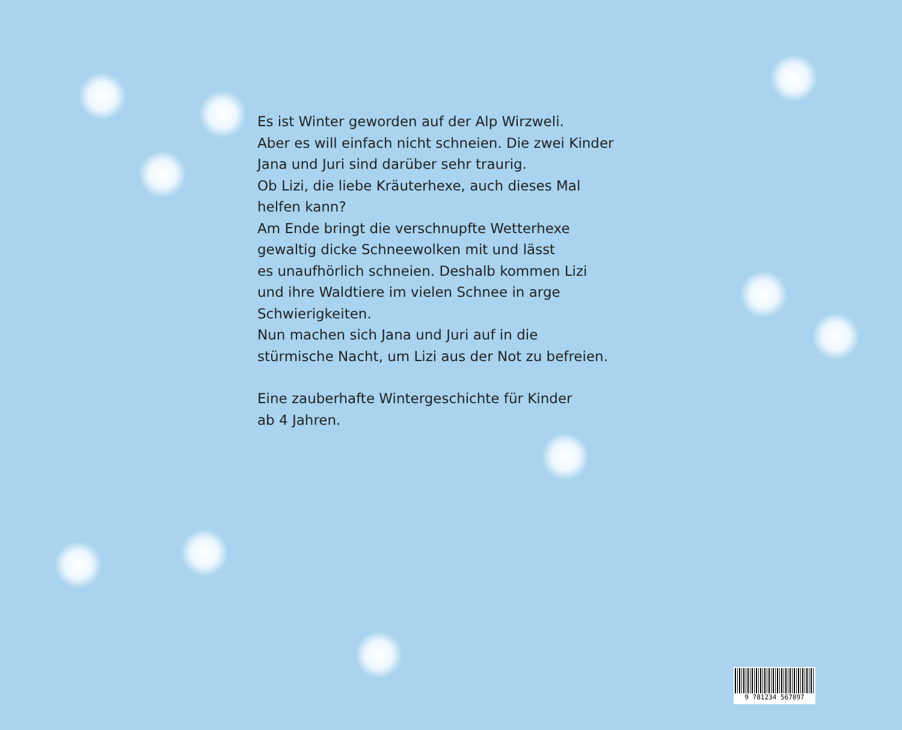Es ist Winter geworden auf der Alp Wirzweli.
Aber es will einfach nicht schneien. Die zwei Kinder
Jana und Juri sind darüber sehr traurig.
Ob Lizi, die liebe Kräuterhexe, auch dieses Mal
helfen kann?
Am Ende bringt die verschnupfte Wetterhexe
gewaltig dicke Schneewolken mit und lässt
es unaufhörlich schneien. Deshalb kommen Lizi
und ihre Waldtiere im vielen Schnee in arge
Schwierigkeiten.
Nun machen sich Jana und Juri auf in die
stürmische Nacht, um Lizi aus der Not zu befreien.
Eine zauberhafte Wintergeschichte für Kinder
ab 4 Jahren.
9 781234 567897